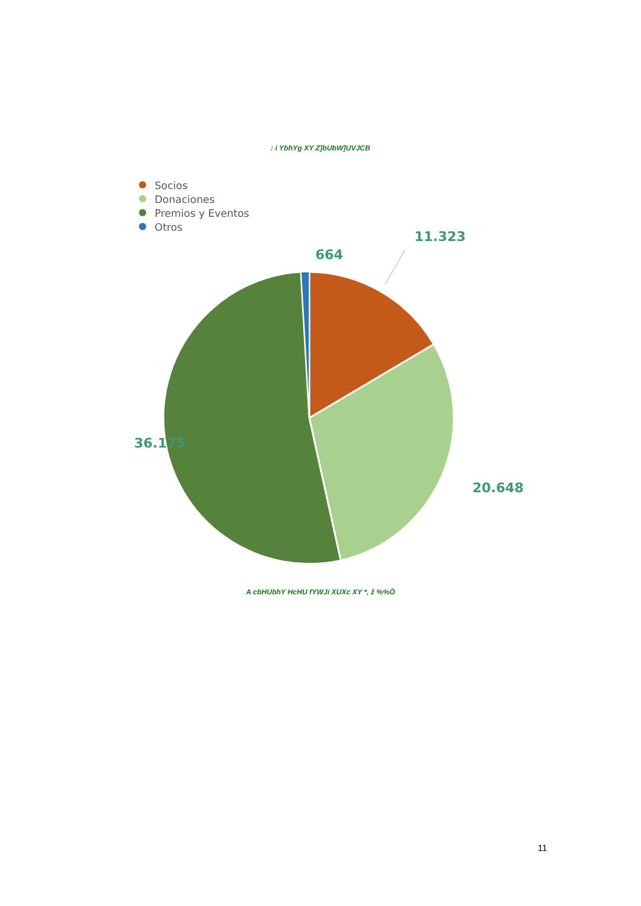: i YbhYg XY Z]bUbW]UVJCB
Socios
Donaciones
Premios y Eventos
Otros
11.323
664
36.175
20.648
A cbHUbhY HcHU fYWJi XUXc XY *, ž %%Ö
11